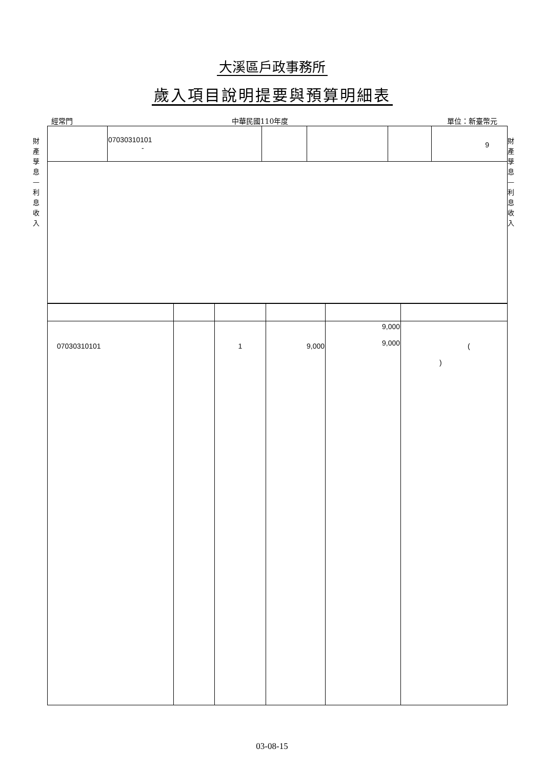大溪區戶政事務所
歲入項目說明提要與預算明細表
經常門 中華民國110年度 單位：新臺幣元
財產孳息—利息收入
財產孳息—利息收入
| | 07030310101 - | | | | 9 |
| 07030310101 | | 1 | 9,000 | 9,000 9,000 | ( ) |
03-08-15